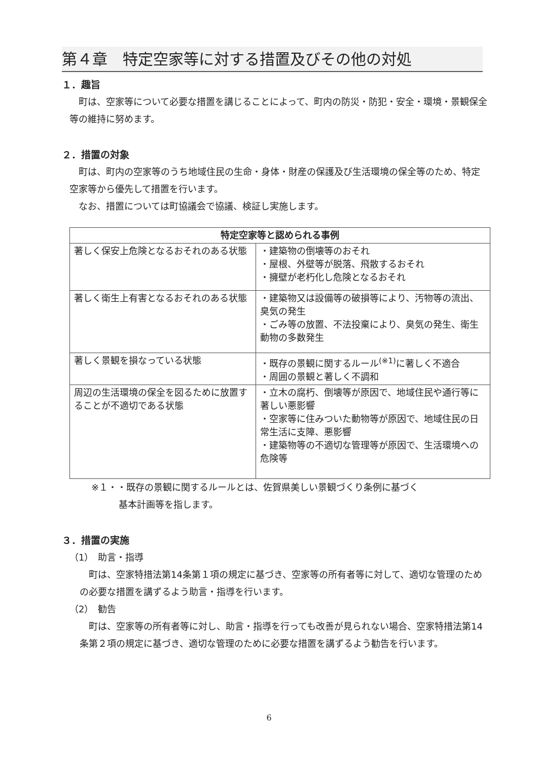第４章　特定空家等に対する措置及びその他の対処
１．趣旨
町は、空家等について必要な措置を講じることによって、町内の防災・防犯・安全・環境・景観保全等の維持に努めます。
２．措置の対象
町は、町内の空家等のうち地域住民の生命・身体・財産の保護及び生活環境の保全等のため、特定空家等から優先して措置を行います。
なお、措置については町協議会で協議、検証し実施します。
| 特定空家等と認められる事例 | |
| --- | --- |
| 著しく保安上危険となるおそれのある状態 | ・建築物の倒壊等のおそれ ・屋根、外壁等が脱落、飛散するおそれ ・擁壁が老朽化し危険となるおそれ |
| 著しく衛生上有害となるおそれのある状態 | ・建築物又は設備等の破損等により、汚物等の流出、臭気の発生 ・ごみ等の放置、不法投棄により、臭気の発生、衛生動物の多数発生 |
| 著しく景観を損なっている状態 | ・既存の景観に関するルール<sup>(※1)</sup>に著しく不適合 ・周囲の景観と著しく不調和 |
| 周辺の生活環境の保全を図るために放置することが不適切である状態 | ・立木の腐朽、倒壊等が原因で、地域住民や通行等に著しい悪影響 ・空家等に住みついた動物等が原因で、地域住民の日常生活に支障、悪影響 ・建築物等の不適切な管理等が原因で、生活環境への危険等 |
※１・・既存の景観に関するルールとは、佐賀県美しい景観づくり条例に基づく
　　　　基本計画等を指します。
３．措置の実施
（1）　助言・指導
町は、空家特措法第14条第１項の規定に基づき、空家等の所有者等に対して、適切な管理のための必要な措置を講ずるよう助言・指導を行います。
（2）　勧告
町は、空家等の所有者等に対し、助言・指導を行っても改善が見られない場合、空家特措法第14条第２項の規定に基づき、適切な管理のために必要な措置を講ずるよう勧告を行います。
6